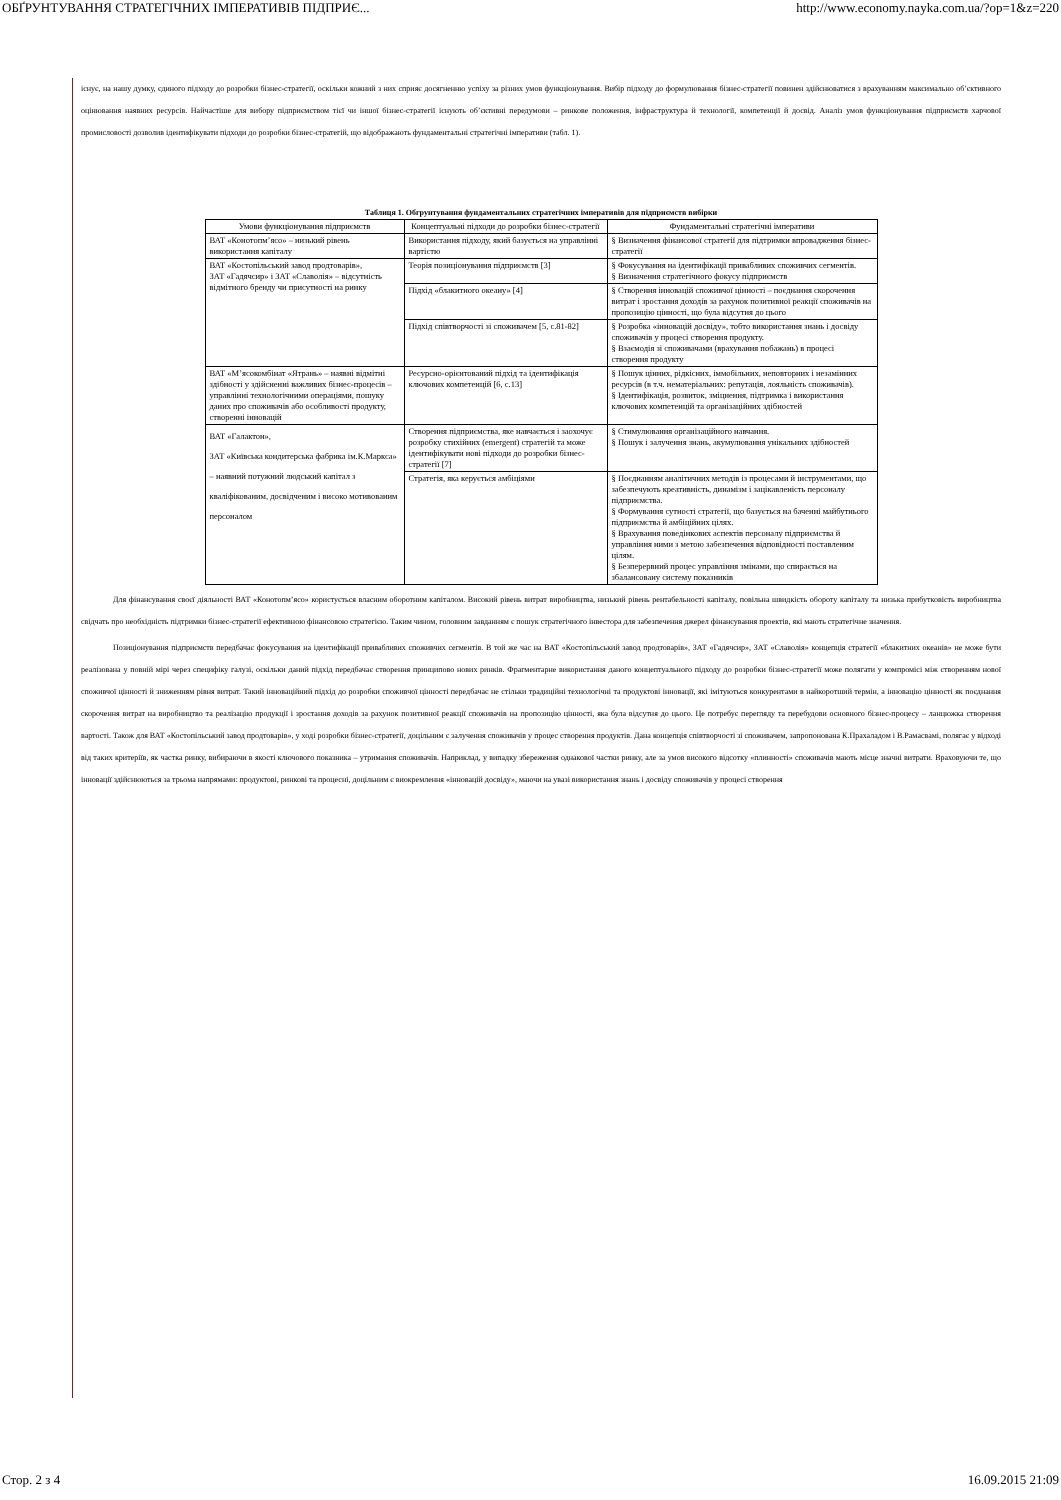ОБҐРУНТУВАННЯ СТРАТЕГІЧНИХ ІМПЕРАТИВІВ ПІДПРИЄ... http://www.economy.nayka.com.ua/?op=1&z=220
існує, на нашу думку, єдиного підходу до розробки бізнес-стратегії, оскільки кожний з них сприяє досягненню успіху за різних умов функціонування. Вибір підходу до формулювання бізнес-стратегії повинен здійснюватися з врахуванням максимально об’єктивного оцінювання наявних ресурсів. Найчастіше для вибору підприємством тієї чи іншої бізнес-стратегії існують об’єктивні передумови – ринкове положення, інфраструктура й технології, компетенції й досвід. Аналіз умов функціонування підприємств харчової промисловості дозволив ідентифікувати підходи до розробки бізнес-стратегій, що відображають фундаментальні стратегічні імперативи (табл. 1).
Таблиця 1. Обгрунтування фундаментальних стратегічних імперативів для підприємств вибірки
| Умови функціонування підприємств | Концептуальні підходи до розробки бізнес-стратегії | Фундаментальні стратегічні імперативи |
| --- | --- | --- |
| ВАТ «Конотопм’ясо» – низький рівень використання капіталу | Використання підходу, який базується на управлінні вартістю | § Визначення фінансової стратегії для підтримки впровадження бізнес-стратегії |
| ВАТ «Костопільський завод продтоварів», ЗАТ «Гадячсир» і ЗАТ «Славолія» – відсутність відмітного бренду чи присутності на ринку | Теорія позиціонування підприємств [3] | § Фокусування на ідентифікації привабливих споживчих сегментів. § Визначення стратегічного фокусу підприємств |
| | Підхід «блакитного океану» [4] | § Створення інновацій споживчої цінності – поєднання скорочення витрат і зростання доходів за рахунок позитивної реакції споживачів на пропозицію цінності, що була відсутня до цього |
| | Підхід співтворчості зі споживачем [5, с.81-82] | § Розробка «інновацій досвіду», тобто використання знань і досвіду споживачів у процесі створення продукту. § Взаємодія зі споживачами (врахування побажань) в процесі створення продукту |
| ВАТ «М’ясокомбінат «Ятрань» – наявні відмітні здібності у здійсненні важливих бізнес-процесів – управлінні технологічними операціями, пошуку даних про споживачів або особливості продукту, створенні інновацій | Ресурсно-орієнтований підхід та ідентифікація ключових компетенцій [6, с.13] | § Пошук цінних, рідкісних, іммобільних, неповторних і незамінних ресурсів (в т.ч. нематеріальних: репутація, лояльність споживачів). § Ідентифікація, розвиток, зміцнення, підтримка і використання ключових компетенцій та організаційних здібностей |
| ВАТ «Галактон», ЗАТ «Київська кондитерська фабрика ім.К.Маркса» – наявний потужний людський капітал з кваліфікованим, досвідченим і високо мотивованим персоналом | Створення підприємства, яке навчається і заохочує розробку стихійних (emergent) стратегій та може ідентифікувати нові підходи до розробки бізнес-стратегії [7] | § Стимулювання організаційного навчання. § Пошук і залучення знань, акумулювання унікальних здібностей |
| | Стратегія, яка керується амбіціями | § Поєднанням аналітичних методів із процесами й інструментами, що забезпечують креативність, динамізм і зацікавленість персоналу підприємства. § Формування сутності стратегії, що базується на баченні майбутнього підприємства й амбіційних цілях. § Врахування поведінкових аспектів персоналу підприємства й управління ними з метою забезпечення відповідності поставленим цілям. § Безперервний процес управління змінами, що спирається на збалансовану систему показників |
Для фінансування своєї діяльності ВАТ «Конотопм’ясо» користується власним оборотним капіталом. Високий рівень витрат виробництва, низький рівень рентабельності капіталу, повільна швидкість обороту капіталу та низька прибутковість виробництва свідчать про необхідність підтримки бізнес-стратегії ефективною фінансовою стратегією. Таким чином, головним завданням є пошук стратегічного інвестора для забезпечення джерел фінансування проектів, які мають стратегічне значення.
Позиціонування підприємств передбачає фокусування на ідентифікації привабливих споживчих сегментів. В той же час на ВАТ «Костопільський завод продтоварів», ЗАТ «Гадячсир», ЗАТ «Славолія» концепція стратегії «блакитних океанів» не може бути реалізована у повній мірі через специфіку галузі, оскільки даний підхід передбачає створення принципово нових ринків. Фрагментарне використання даного концептуального підходу до розробки бізнес-стратегії може полягати у компромісі між створенням нової споживчої цінності й зниженням рівня витрат. Такий інноваційний підхід до розробки споживчої цінності передбачає не стільки традиційні технологічні та продуктові інновації, які імітуються конкурентами в найкоротший термін, а інновацію цінності як поєднання скорочення витрат на виробництво та реалізацію продукції і зростання доходів за рахунок позитивної реакції споживачів на пропозицію цінності, яка була відсутня до цього. Це потребує перегляду та перебудови основного бізнес-процесу – ланцюжка створення вартості. Також для ВАТ «Костопільський завод продтоварів», у ході розробки бізнес-стратегії, доцільним є залучення споживачів у процес створення продуктів. Дана концепція співтворчості зі споживачем, запропонована К.Прахаладом і В.Рамасвамі, полягає у відході від таких критеріїв, як частка ринку, вибираючи в якості ключового показника – утримання споживачів. Наприклад, у випадку збереження однакової частки ринку, але за умов високого відсотку «плинності» споживачів мають місце значні витрати. Враховуючи те, що інновації здійснюються за трьома напрямами: продуктові, ринкові та процесні, доцільним є виокремлення «інновацій досвіду», маючи на увазі використання знань і досвіду споживачів у процесі створення
Стор. 2 з 4 16.09.2015 21:09